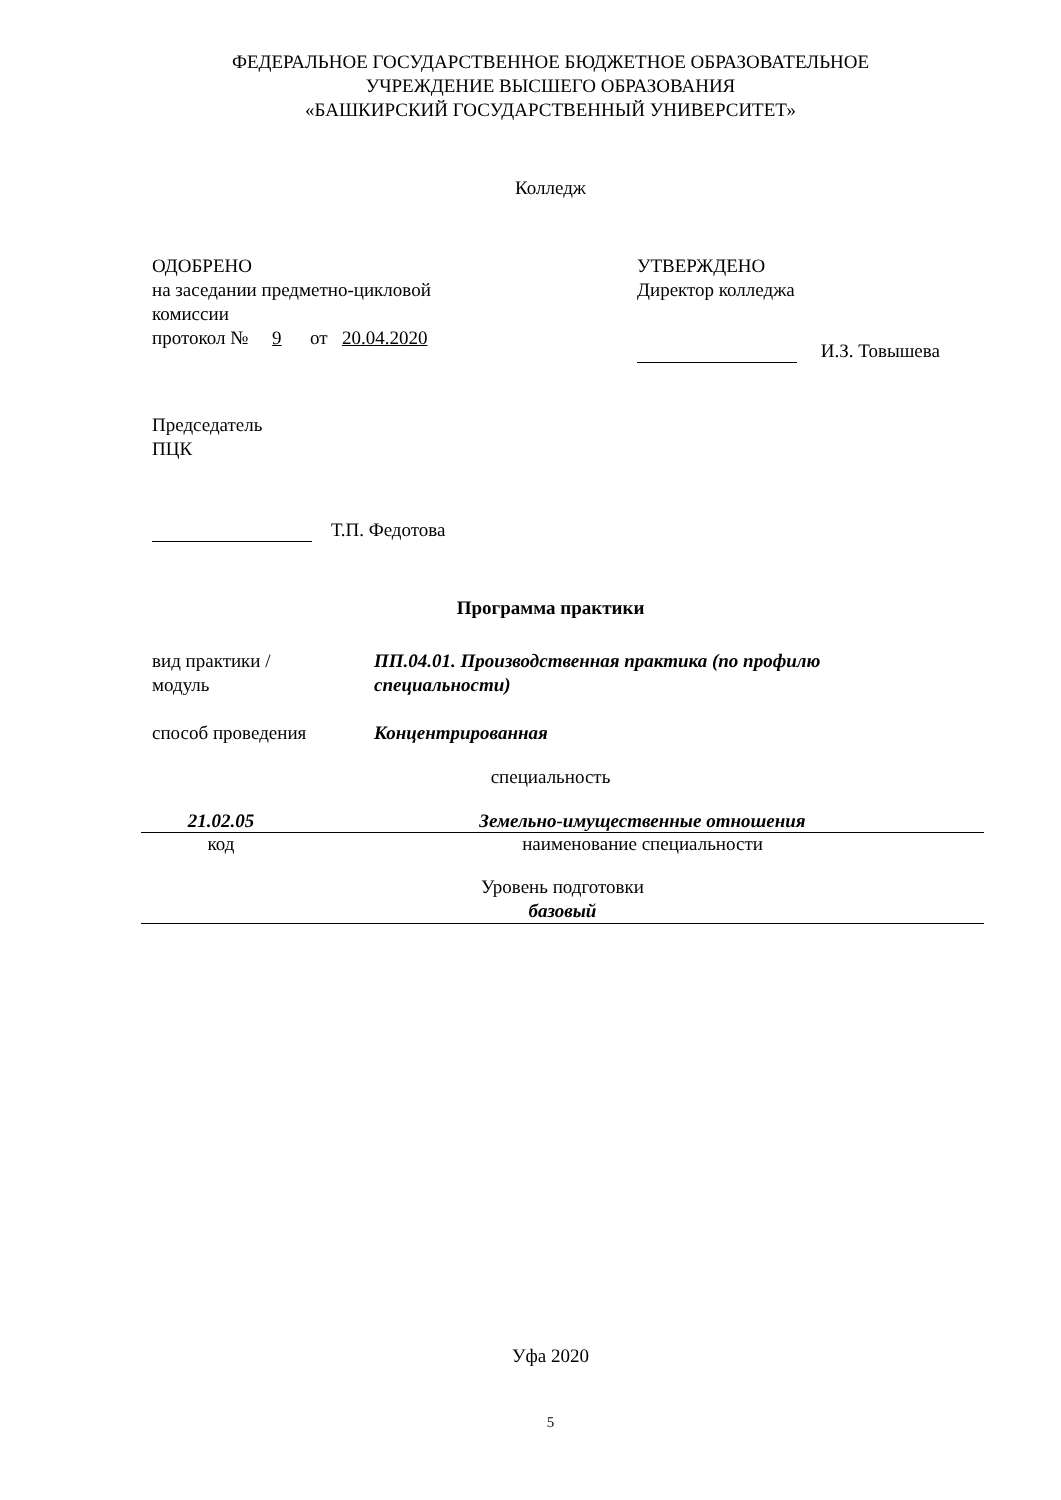ФЕДЕРАЛЬНОЕ ГОСУДАРСТВЕННОЕ БЮДЖЕТНОЕ ОБРАЗОВАТЕЛЬНОЕ
УЧРЕЖДЕНИЕ ВЫСШЕГО ОБРАЗОВАНИЯ
«БАШКИРСКИЙ ГОСУДАРСТВЕННЫЙ УНИВЕРСИТЕТ»
Колледж
ОДОБРЕНО
на заседании предметно-цикловой
комиссии
протокол № 9 от 20.04.2020
УТВЕРЖДЕНО
Директор колледжа
И.З. Товышева
Председатель
ПЦК
Т.П. Федотова
Программа практики
вид практики /
модуль
ПП.04.01. Производственная практика (по профилю
специальности)
способ проведения Концентрированная
специальность
21.02.05 Земельно-имущественные отношения
код наименование специальности
Уровень подготовки
базовый
Уфа 2020
5